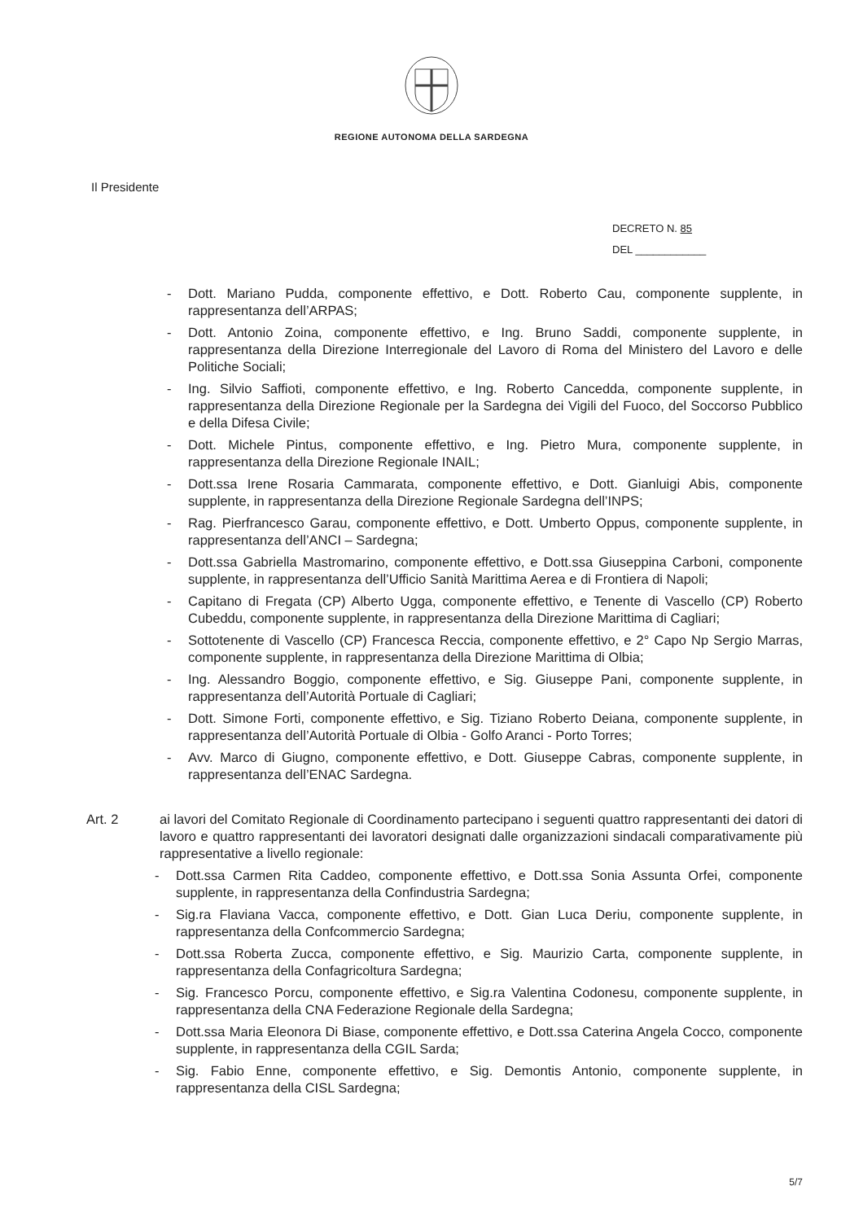REGIONE AUTONOMA DELLA SARDEGNA
Il Presidente
DECRETO N. 85
DEL ____________
- Dott. Mariano Pudda, componente effettivo, e Dott. Roberto Cau, componente supplente, in rappresentanza dell’ARPAS;
- Dott. Antonio Zoina, componente effettivo, e Ing. Bruno Saddi, componente supplente, in rappresentanza della Direzione Interregionale del Lavoro di Roma del Ministero del Lavoro e delle Politiche Sociali;
- Ing. Silvio Saffioti, componente effettivo, e Ing. Roberto Cancedda, componente supplente, in rappresentanza della Direzione Regionale per la Sardegna dei Vigili del Fuoco, del Soccorso Pubblico e della Difesa Civile;
- Dott. Michele Pintus, componente effettivo, e Ing. Pietro Mura, componente supplente, in rappresentanza della Direzione Regionale INAIL;
- Dott.ssa Irene Rosaria Cammarata, componente effettivo, e Dott. Gianluigi Abis, componente supplente, in rappresentanza della Direzione Regionale Sardegna dell’INPS;
- Rag. Pierfrancesco Garau, componente effettivo, e Dott. Umberto Oppus, componente supplente, in rappresentanza dell’ANCI – Sardegna;
- Dott.ssa Gabriella Mastromarino, componente effettivo, e Dott.ssa Giuseppina Carboni, componente supplente, in rappresentanza dell’Ufficio Sanità Marittima Aerea e di Frontiera di Napoli;
- Capitano di Fregata (CP) Alberto Ugga, componente effettivo, e Tenente di Vascello (CP) Roberto Cubeddu, componente supplente, in rappresentanza della Direzione Marittima di Cagliari;
- Sottotenente di Vascello (CP) Francesca Reccia, componente effettivo, e 2° Capo Np Sergio Marras, componente supplente, in rappresentanza della Direzione Marittima di Olbia;
- Ing. Alessandro Boggio, componente effettivo, e Sig. Giuseppe Pani, componente supplente, in rappresentanza dell’Autorità Portuale di Cagliari;
- Dott. Simone Forti, componente effettivo, e Sig. Tiziano Roberto Deiana, componente supplente, in rappresentanza dell’Autorità Portuale di Olbia - Golfo Aranci - Porto Torres;
- Avv. Marco di Giugno, componente effettivo, e Dott. Giuseppe Cabras, componente supplente, in rappresentanza dell’ENAC Sardegna.
Art. 2 ai lavori del Comitato Regionale di Coordinamento partecipano i seguenti quattro rappresentanti dei datori di lavoro e quattro rappresentanti dei lavoratori designati dalle organizzazioni sindacali comparativamente più rappresentative a livello regionale:
- Dott.ssa Carmen Rita Caddeo, componente effettivo, e Dott.ssa Sonia Assunta Orfei, componente supplente, in rappresentanza della Confindustria Sardegna;
- Sig.ra Flaviana Vacca, componente effettivo, e Dott. Gian Luca Deriu, componente supplente, in rappresentanza della Confcommercio Sardegna;
- Dott.ssa Roberta Zucca, componente effettivo, e Sig. Maurizio Carta, componente supplente, in rappresentanza della Confagricoltura Sardegna;
- Sig. Francesco Porcu, componente effettivo, e Sig.ra Valentina Codonesu, componente supplente, in rappresentanza della CNA Federazione Regionale della Sardegna;
- Dott.ssa Maria Eleonora Di Biase, componente effettivo, e Dott.ssa Caterina Angela Cocco, componente supplente, in rappresentanza della CGIL Sarda;
- Sig. Fabio Enne, componente effettivo, e Sig. Demontis Antonio, componente supplente, in rappresentanza della CISL Sardegna;
5/7